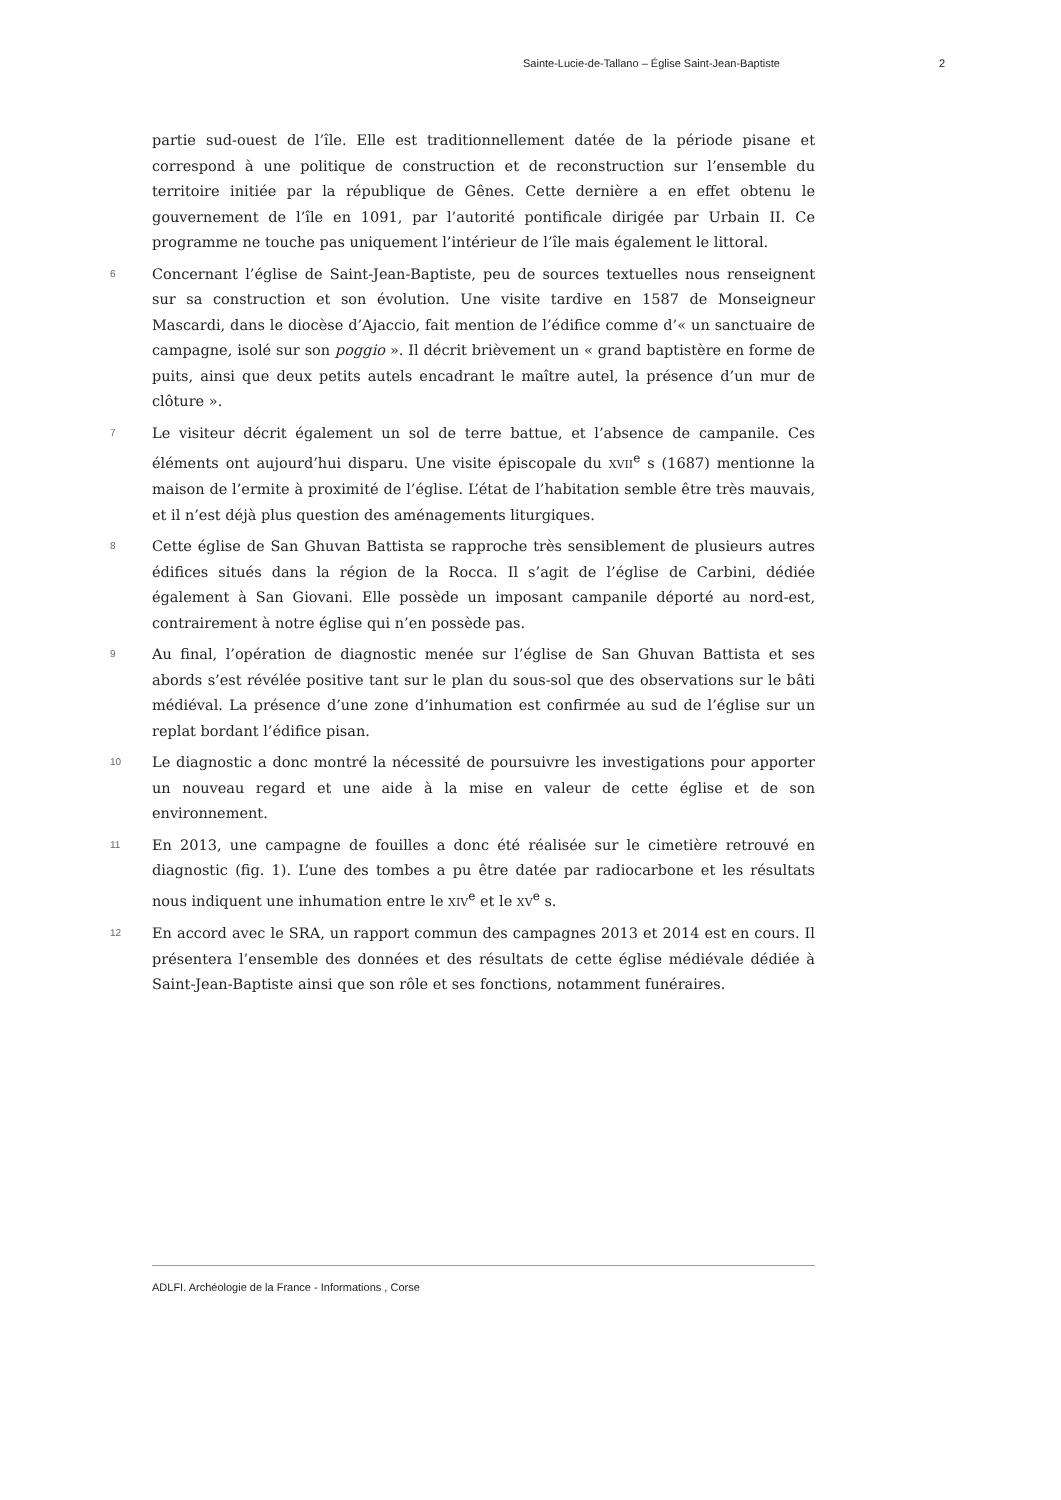Sainte-Lucie-de-Tallano – Église Saint-Jean-Baptiste 2
partie sud-ouest de l’île. Elle est traditionnellement datée de la période pisane et correspond à une politique de construction et de reconstruction sur l’ensemble du territoire initiée par la république de Gênes. Cette dernière a en effet obtenu le gouvernement de l’île en 1091, par l’autorité pontificale dirigée par Urbain II. Ce programme ne touche pas uniquement l’intérieur de l’île mais également le littoral.
6
Concernant l’église de Saint-Jean-Baptiste, peu de sources textuelles nous renseignent sur sa construction et son évolution. Une visite tardive en 1587 de Monseigneur Mascardi, dans le diocèse d’Ajaccio, fait mention de l’édifice comme d’« un sanctuaire de campagne, isolé sur son poggio ». Il décrit brièvement un « grand baptistère en forme de puits, ainsi que deux petits autels encadrant le maître autel, la présence d’un mur de clôture ».
7
Le visiteur décrit également un sol de terre battue, et l’absence de campanile. Ces éléments ont aujourd’hui disparu. Une visite épiscopale du XVII<sup>e</sup> s (1687) mentionne la maison de l’ermite à proximité de l’église. L’état de l’habitation semble être très mauvais, et il n’est déjà plus question des aménagements liturgiques.
8
Cette église de San Ghuvan Battista se rapproche très sensiblement de plusieurs autres édifices situés dans la région de la Rocca. Il s’agit de l’église de Carbini, dédiée également à San Giovani. Elle possède un imposant campanile déporté au nord-est, contrairement à notre église qui n’en possède pas.
9
Au final, l’opération de diagnostic menée sur l’église de San Ghuvan Battista et ses abords s’est révélée positive tant sur le plan du sous-sol que des observations sur le bâti médiéval. La présence d’une zone d’inhumation est confirmée au sud de l’église sur un replat bordant l’édifice pisan.
10
Le diagnostic a donc montré la nécessité de poursuivre les investigations pour apporter un nouveau regard et une aide à la mise en valeur de cette église et de son environnement.
11
En 2013, une campagne de fouilles a donc été réalisée sur le cimetière retrouvé en diagnostic (fig. 1). L’une des tombes a pu être datée par radiocarbone et les résultats nous indiquent une inhumation entre le XIV<sup>e</sup> et le XV<sup>e</sup> s.
12
En accord avec le SRA, un rapport commun des campagnes 2013 et 2014 est en cours. Il présentera l’ensemble des données et des résultats de cette église médiévale dédiée à Saint-Jean-Baptiste ainsi que son rôle et ses fonctions, notamment funéraires.
ADLFI. Archéologie de la France - Informations , Corse